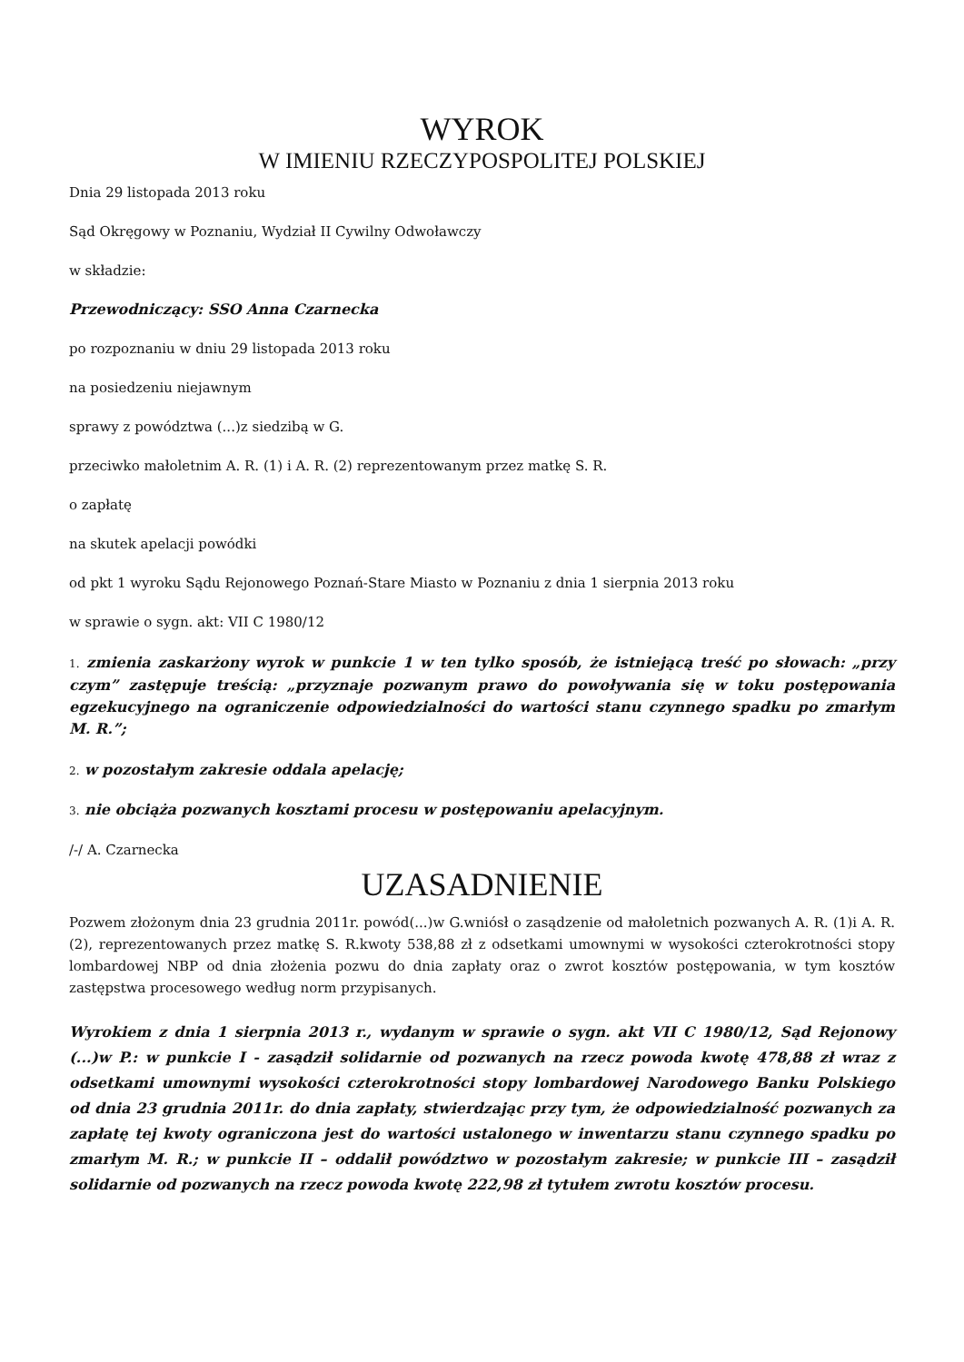WYROK
W IMIENIU RZECZYPOSPOLITEJ POLSKIEJ
Dnia 29 listopada 2013 roku
Sąd Okręgowy w Poznaniu, Wydział II Cywilny Odwoławczy
w składzie:
Przewodniczący: SSO Anna Czarnecka
po rozpoznaniu w dniu 29 listopada 2013 roku
na posiedzeniu niejawnym
sprawy z powództwa (...)z siedzibą w G.
przeciwko małoletnim A. R. (1) i A. R. (2) reprezentowanym przez matkę S. R.
o zapłatę
na skutek apelacji powódki
od pkt 1 wyroku Sądu Rejonowego Poznań-Stare Miasto w Poznaniu z dnia 1 sierpnia 2013 roku
w sprawie o sygn. akt: VII C 1980/12
1. zmienia zaskarżony wyrok w punkcie 1 w ten tylko sposób, że istniejącą treść po słowach: „przy czym” zastępuje treścią: „przyznaje pozwanym prawo do powoływania się w toku postępowania egzekucyjnego na ograniczenie odpowiedzialności do wartości stanu czynnego spadku po zmarłym M. R.”;
2. w pozostałym zakresie oddala apelację;
3. nie obciąża pozwanych kosztami procesu w postępowaniu apelacyjnym.
/-/ A. Czarnecka
UZASADNIENIE
Pozwem złożonym dnia 23 grudnia 2011r. powód(...)w G.wniósł o zasądzenie od małoletnich pozwanych A. R. (1)i A. R. (2), reprezentowanych przez matkę S. R.kwoty 538,88 zł z odsetkami umownymi w wysokości czterokrotności stopy lombardowej NBP od dnia złożenia pozwu do dnia zapłaty oraz o zwrot kosztów postępowania, w tym kosztów zastępstwa procesowego według norm przypisanych.
Wyrokiem z dnia 1 sierpnia 2013 r., wydanym w sprawie o sygn. akt VII C 1980/12, Sąd Rejonowy (...)w P.: w punkcie I - zasądził solidarnie od pozwanych na rzecz powoda kwotę 478,88 zł wraz z odsetkami umownymi wysokości czterokrotności stopy lombardowej Narodowego Banku Polskiego od dnia 23 grudnia 2011r. do dnia zapłaty, stwierdzając przy tym, że odpowiedzialność pozwanych za zapłatę tej kwoty ograniczona jest do wartości ustalonego w inwentarzu stanu czynnego spadku po zmarłym M. R.; w punkcie II – oddalił powództwo w pozostałym zakresie; w punkcie III – zasądził solidarnie od pozwanych na rzecz powoda kwotę 222,98 zł tytułem zwrotu kosztów procesu.